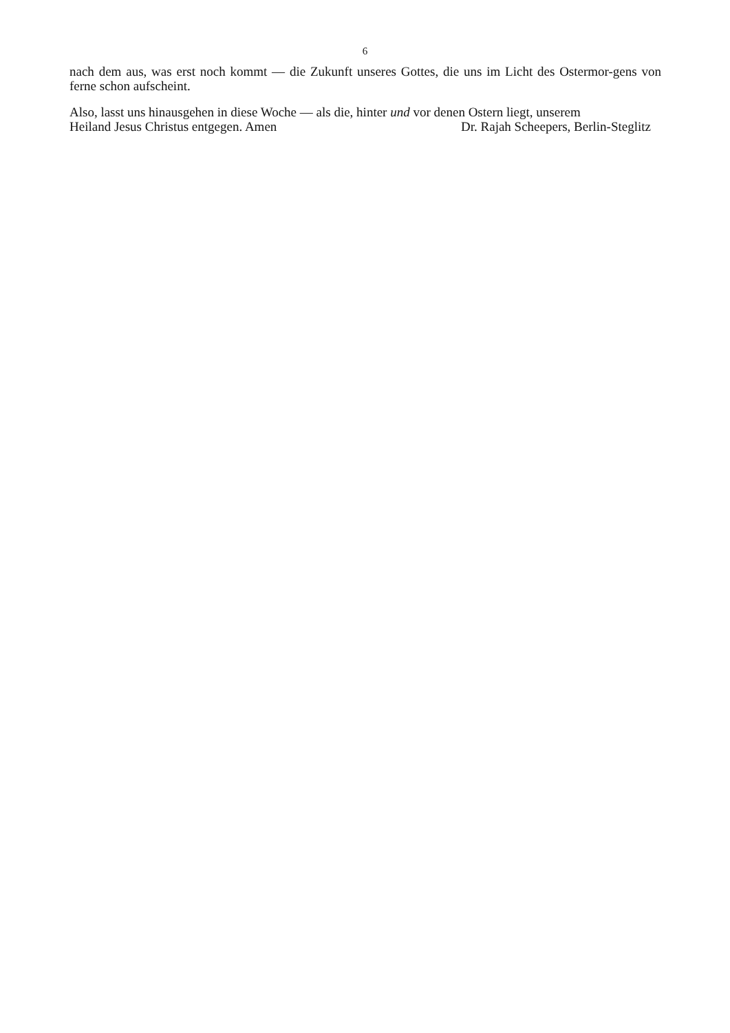6
nach dem aus, was erst noch kommt — die Zukunft unseres Gottes, die uns im Licht des Ostermor-gens von ferne schon aufscheint.
Also, lasst uns hinausgehen in diese Woche — als die, hinter und vor denen Ostern liegt, unserem
Heiland Jesus Christus entgegen. Amen Dr. Rajah Scheepers, Berlin-Steglitz